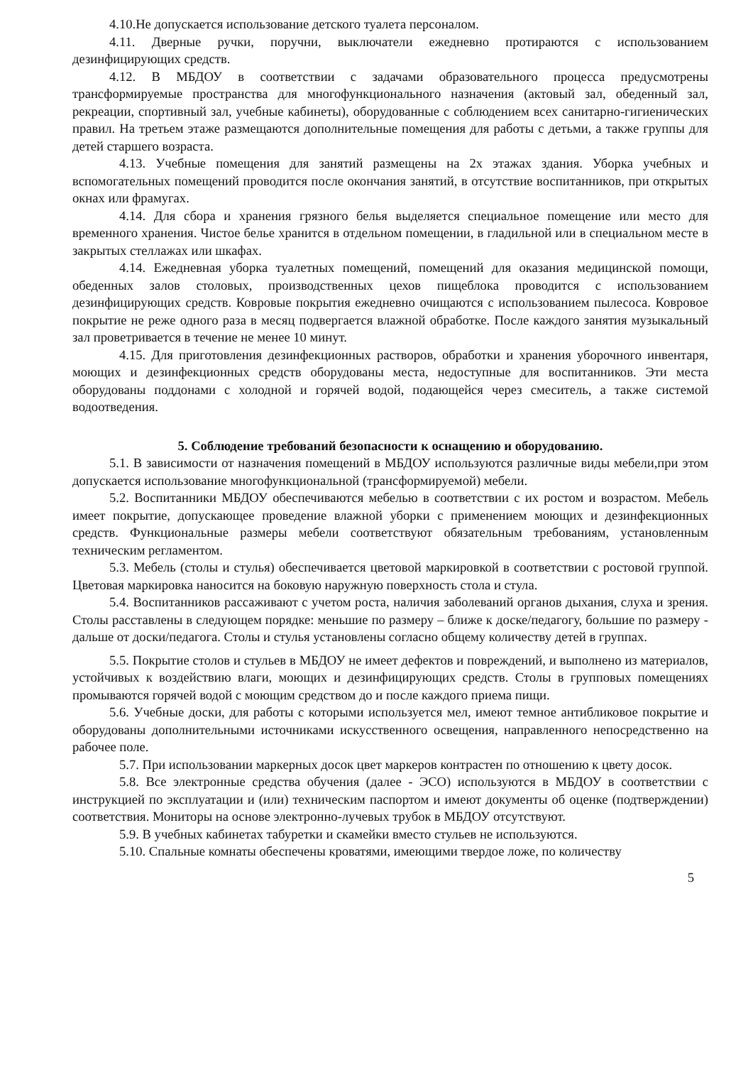4.10.Не допускается использование детского туалета персоналом.
4.11. Дверные ручки, поручни, выключатели ежедневно протираются с использованием дезинфицирующих средств.
4.12. В МБДОУ в соответствии с задачами образовательного процесса предусмотрены трансформируемые пространства для многофункционального назначения (актовый зал, обеденный зал, рекреации, спортивный зал, учебные кабинеты), оборудованные с соблюдением всех санитарно-гигиенических правил. На третьем этаже размещаются дополнительные помещения для работы с детьми, а также группы для детей старшего возраста.
4.13. Учебные помещения для занятий размещены на 2х этажах здания. Уборка учебных и вспомогательных помещений проводится после окончания занятий, в отсутствие воспитанников, при открытых окнах или фрамугах.
4.14. Для сбора и хранения грязного белья выделяется специальное помещение или место для временного хранения. Чистое белье хранится в отдельном помещении, в гладильной или в специальном месте в закрытых стеллажах или шкафах.
4.14. Ежедневная уборка туалетных помещений, помещений для оказания медицинской помощи, обеденных залов столовых, производственных цехов пищеблока проводится с использованием дезинфицирующих средств. Ковровые покрытия ежедневно очищаются с использованием пылесоса. Ковровое покрытие не реже одного раза в месяц подвергается влажной обработке. После каждого занятия музыкальный зал проветривается в течение не менее 10 минут.
4.15. Для приготовления дезинфекционных растворов, обработки и хранения уборочного инвентаря, моющих и дезинфекционных средств оборудованы места, недоступные для воспитанников. Эти места оборудованы поддонами с холодной и горячей водой, подающейся через смеситель, а также системой водоотведения.
5. Соблюдение требований безопасности к оснащению и оборудованию.
5.1. В зависимости от назначения помещений в МБДОУ используются различные виды мебели,при этом допускается использование многофункциональной (трансформируемой) мебели.
5.2. Воспитанники МБДОУ обеспечиваются мебелью в соответствии с их ростом и возрастом. Мебель имеет покрытие, допускающее проведение влажной уборки с применением моющих и дезинфекционных средств. Функциональные размеры мебели соответствуют обязательным требованиям, установленным техническим регламентом.
5.3. Мебель (столы и стулья) обеспечивается цветовой маркировкой в соответствии с ростовой группой. Цветовая маркировка наносится на боковую наружную поверхность стола и стула.
5.4. Воспитанников рассаживают с учетом роста, наличия заболеваний органов дыхания, слуха и зрения. Столы расставлены в следующем порядке: меньшие по размеру – ближе к доске/педагогу, большие по размеру - дальше от доски/педагога. Столы и стулья установлены согласно общему количеству детей в группах.
5.5. Покрытие столов и стульев в МБДОУ не имеет дефектов и повреждений, и выполнено из материалов, устойчивых к воздействию влаги, моющих и дезинфицирующих средств. Столы в групповых помещениях промываются горячей водой с моющим средством до и после каждого приема пищи.
5.6. Учебные доски, для работы с которыми используется мел, имеют темное антибликовое покрытие и оборудованы дополнительными источниками искусственного освещения, направленного непосредственно на рабочее поле.
5.7. При использовании маркерных досок цвет маркеров контрастен по отношению к цвету досок.
5.8. Все электронные средства обучения (далее - ЭСО) используются в МБДОУ в соответствии с инструкцией по эксплуатации и (или) техническим паспортом и имеют документы об оценке (подтверждении) соответствия. Мониторы на основе электронно-лучевых трубок в МБДОУ отсутствуют.
5.9. В учебных кабинетах табуретки и скамейки вместо стульев не используются.
5.10. Спальные комнаты обеспечены кроватями, имеющими твердое ложе, по количеству
5